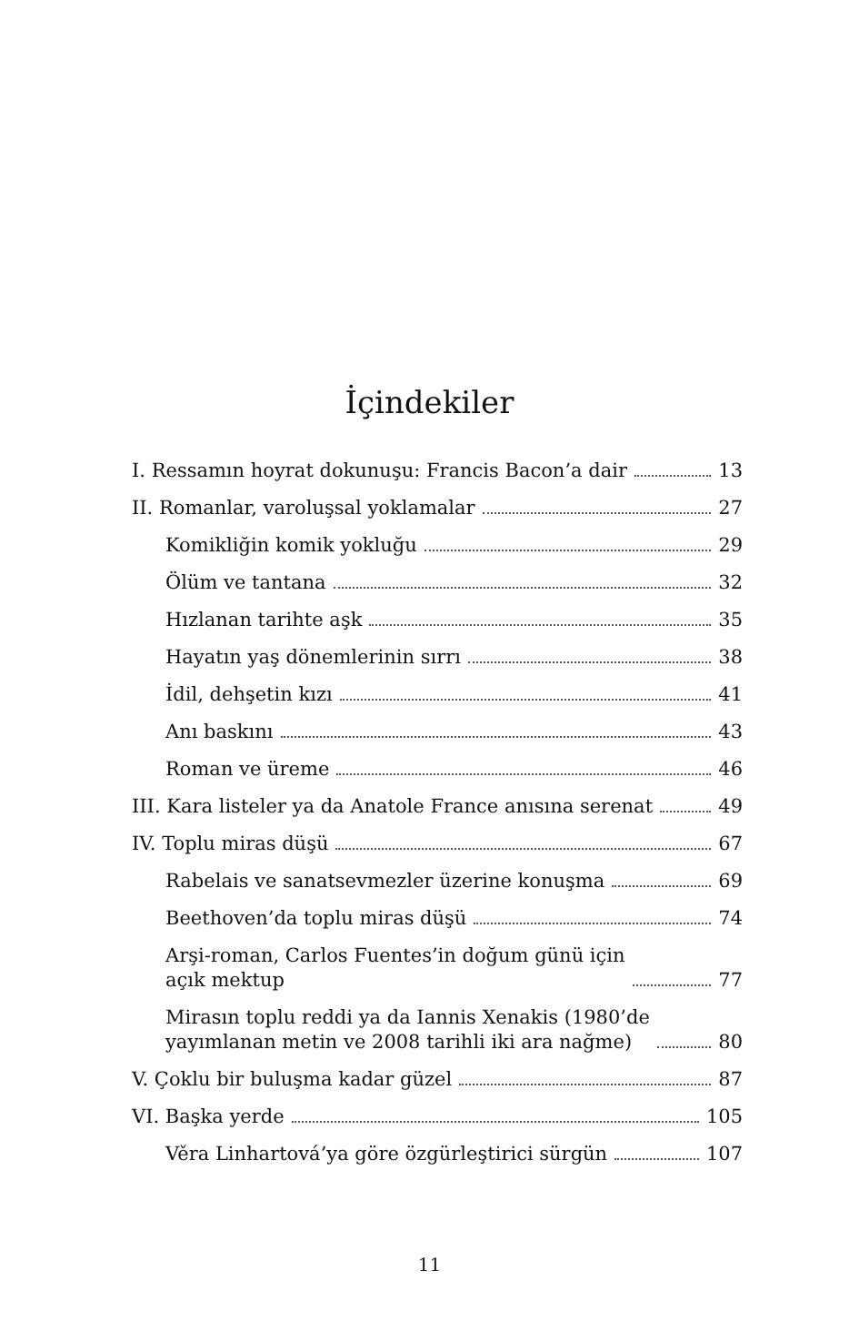İçindekiler
I. Ressamın hoyrat dokunuşu: Francis Bacon’a dair 13
II. Romanlar, varoluşsal yoklamalar 27
Komikliğin komik yokluğu 29
Ölüm ve tantana 32
Hızlanan tarihte aşk 35
Hayatın yaş dönemlerinin sırrı 38
İdil, dehşetin kızı 41
Anı baskını 43
Roman ve üreme 46
III. Kara listeler ya da Anatole France anısına serenat 49
IV. Toplu miras düşü 67
Rabelais ve sanatsevmezler üzerine konuşma 69
Beethoven’da toplu miras düşü 74
Arşi-roman, Carlos Fuentes’in doğum günü için
açık mektup 77
Mirasın toplu reddi ya da Iannis Xenakis (1980’de
yayımlanan metin ve 2008 tarihli iki ara nağme) 80
V. Çoklu bir buluşma kadar güzel 87
VI. Başka yerde 105
Věra Linhartová’ya göre özgürleştirici sürgün 107
11